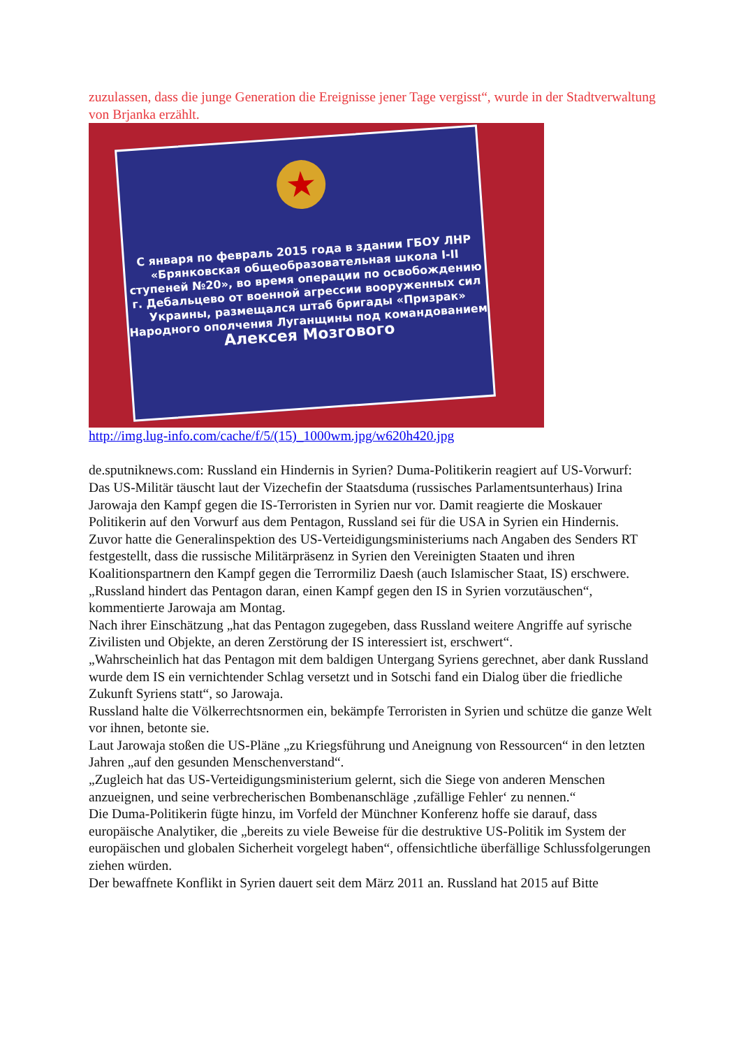zuzulassen, dass die junge Generation die Ereignisse jener Tage vergisst“, wurde in der Stadtverwaltung von Brjanka erzählt.
★
С января по февраль 2015 года в здании ГБОУ ЛНР «Брянковская общеобразовательная школа I-II ступеней №20», во время операции по освобождению г. Дебальцево от военной агрессии вооруженных сил Украины, размещался штаб бригады «Призрак» Народного ополчения Луганщины под командованием
Алексея Мозгового
http://img.lug-info.com/cache/f/5/(15)_1000wm.jpg/w620h420.jpg
de.sputniknews.com: Russland ein Hindernis in Syrien? Duma-Politikerin reagiert auf US-Vorwurf:
Das US-Militär täuscht laut der Vizechefin der Staatsduma (russisches Parlamentsunterhaus) Irina Jarowaja den Kampf gegen die IS-Terroristen in Syrien nur vor. Damit reagierte die Moskauer Politikerin auf den Vorwurf aus dem Pentagon, Russland sei für die USA in Syrien ein Hindernis.
Zuvor hatte die Generalinspektion des US-Verteidigungsministeriums nach Angaben des Senders RT festgestellt, dass die russische Militärpräsenz in Syrien den Vereinigten Staaten und ihren Koalitionspartnern den Kampf gegen die Terrormiliz Daesh (auch Islamischer Staat, IS) erschwere.
„Russland hindert das Pentagon daran, einen Kampf gegen den IS in Syrien vorzutäuschen“, kommentierte Jarowaja am Montag.
Nach ihrer Einschätzung „hat das Pentagon zugegeben, dass Russland weitere Angriffe auf syrische Zivilisten und Objekte, an deren Zerstörung der IS interessiert ist, erschwert“.
„Wahrscheinlich hat das Pentagon mit dem baldigen Untergang Syriens gerechnet, aber dank Russland wurde dem IS ein vernichtender Schlag versetzt und in Sotschi fand ein Dialog über die friedliche Zukunft Syriens statt“, so Jarowaja.
Russland halte die Völkerrechtsnormen ein, bekämpfe Terroristen in Syrien und schütze die ganze Welt vor ihnen, betonte sie.
Laut Jarowaja stoßen die US-Pläne „zu Kriegsführung und Aneignung von Ressourcen“ in den letzten Jahren „auf den gesunden Menschenverstand“.
„Zugleich hat das US-Verteidigungsministerium gelernt, sich die Siege von anderen Menschen anzueignen, und seine verbrecherischen Bombenanschläge ‚zufällige Fehler‘ zu nennen.“
Die Duma-Politikerin fügte hinzu, im Vorfeld der Münchner Konferenz hoffe sie darauf, dass europäische Analytiker, die „bereits zu viele Beweise für die destruktive US-Politik im System der europäischen und globalen Sicherheit vorgelegt haben“, offensichtliche überfällige Schlussfolgerungen ziehen würden.
Der bewaffnete Konflikt in Syrien dauert seit dem März 2011 an. Russland hat 2015 auf Bitte